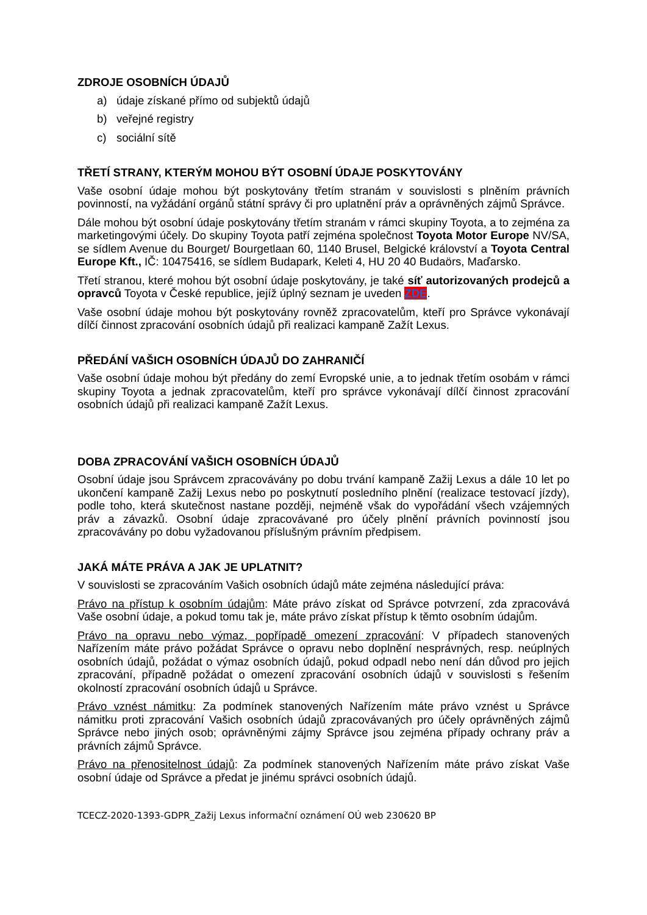ZDROJE OSOBNÍCH ÚDAJŮ
a) údaje získané přímo od subjektů údajů
b) veřejné registry
c) sociální sítě
TŘETÍ STRANY, KTERÝM MOHOU BÝT OSOBNÍ ÚDAJE POSKYTOVÁNY
Vaše osobní údaje mohou být poskytovány třetím stranám v souvislosti s plněním právních povinností, na vyžádání orgánů státní správy či pro uplatnění práv a oprávněných zájmů Správce.
Dále mohou být osobní údaje poskytovány třetím stranám v rámci skupiny Toyota, a to zejména za marketingovými účely. Do skupiny Toyota patří zejména společnost Toyota Motor Europe NV/SA, se sídlem Avenue du Bourget/ Bourgetlaan 60, 1140 Brusel, Belgické království a Toyota Central Europe Kft., IČ: 10475416, se sídlem Budapark, Keleti 4, HU 20 40 Budaörs, Maďarsko.
Třetí stranou, které mohou být osobní údaje poskytovány, je také síť autorizovaných prodejců a opravců Toyota v České republice, jejíž úplný seznam je uveden ZDE.
Vaše osobní údaje mohou být poskytovány rovněž zpracovatelům, kteří pro Správce vykonávají dílčí činnost zpracování osobních údajů při realizaci kampaně Zažít Lexus.
PŘEDÁNÍ VAŠICH OSOBNÍCH ÚDAJŮ DO ZAHRANIČÍ
Vaše osobní údaje mohou být předány do zemí Evropské unie, a to jednak třetím osobám v rámci skupiny Toyota a jednak zpracovatelům, kteří pro správce vykonávají dílčí činnost zpracování osobních údajů při realizaci kampaně Zažít Lexus.
DOBA ZPRACOVÁNÍ VAŠICH OSOBNÍCH ÚDAJŮ
Osobní údaje jsou Správcem zpracovávány po dobu trvání kampaně Zažij Lexus a dále 10 let po ukončení kampaně Zažij Lexus nebo po poskytnutí posledního plnění (realizace testovací jízdy), podle toho, která skutečnost nastane později, nejméně však do vypořádání všech vzájemných práv a závazků. Osobní údaje zpracovávané pro účely plnění právních povinností jsou zpracovávány po dobu vyžadovanou příslušným právním předpisem.
JAKÁ MÁTE PRÁVA A JAK JE UPLATNIT?
V souvislosti se zpracováním Vašich osobních údajů máte zejména následující práva:
Právo na přístup k osobním údajům: Máte právo získat od Správce potvrzení, zda zpracovává Vaše osobní údaje, a pokud tomu tak je, máte právo získat přístup k těmto osobním údajům.
Právo na opravu nebo výmaz, popřípadě omezení zpracování: V případech stanovených Nařízením máte právo požádat Správce o opravu nebo doplnění nesprávných, resp. neúplných osobních údajů, požádat o výmaz osobních údajů, pokud odpadl nebo není dán důvod pro jejich zpracování, případně požádat o omezení zpracování osobních údajů v souvislosti s řešením okolností zpracování osobních údajů u Správce.
Právo vznést námitku: Za podmínek stanovených Nařízením máte právo vznést u Správce námitku proti zpracování Vašich osobních údajů zpracovávaných pro účely oprávněných zájmů Správce nebo jiných osob; oprávněnými zájmy Správce jsou zejména případy ochrany práv a právních zájmů Správce.
Právo na přenositelnost údajů: Za podmínek stanovených Nařízením máte právo získat Vaše osobní údaje od Správce a předat je jinému správci osobních údajů.
TCECZ-2020-1393-GDPR_Zažij Lexus informační oznámení OÚ web 230620 BP